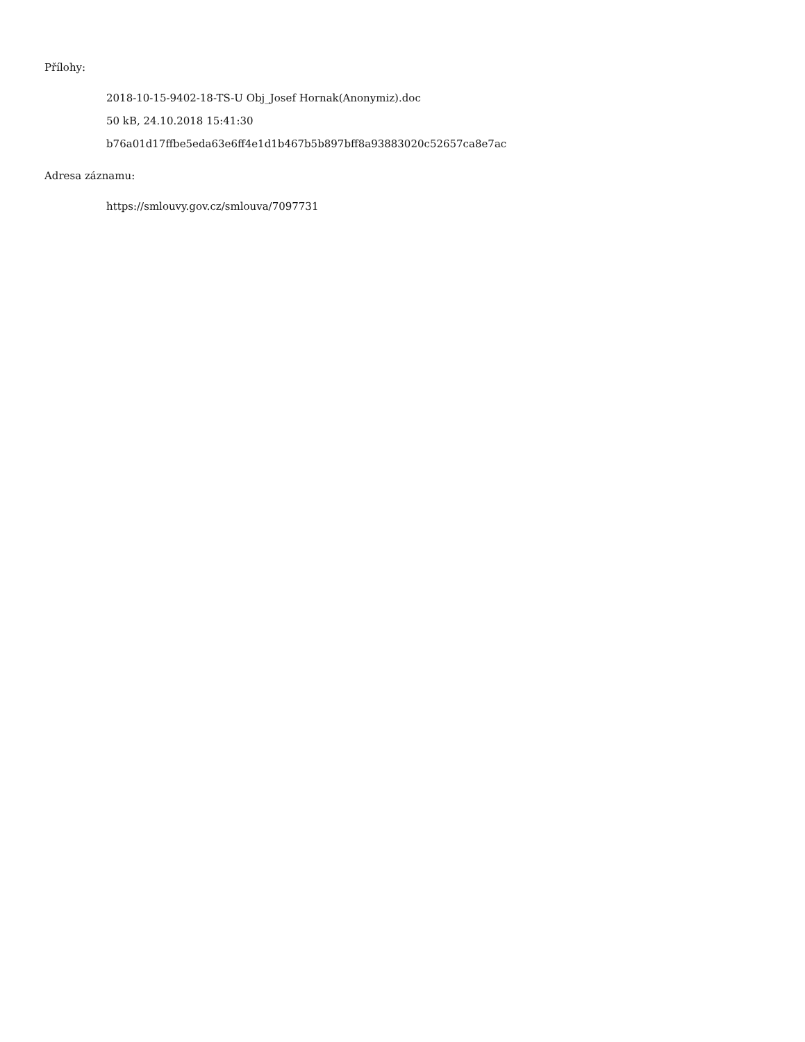Přílohy:
2018-10-15-9402-18-TS-U Obj_Josef Hornak(Anonymiz).doc
50 kB, 24.10.2018 15:41:30
b76a01d17ffbe5eda63e6ff4e1d1b467b5b897bff8a93883020c52657ca8e7ac
Adresa záznamu:
https://smlouvy.gov.cz/smlouva/7097731